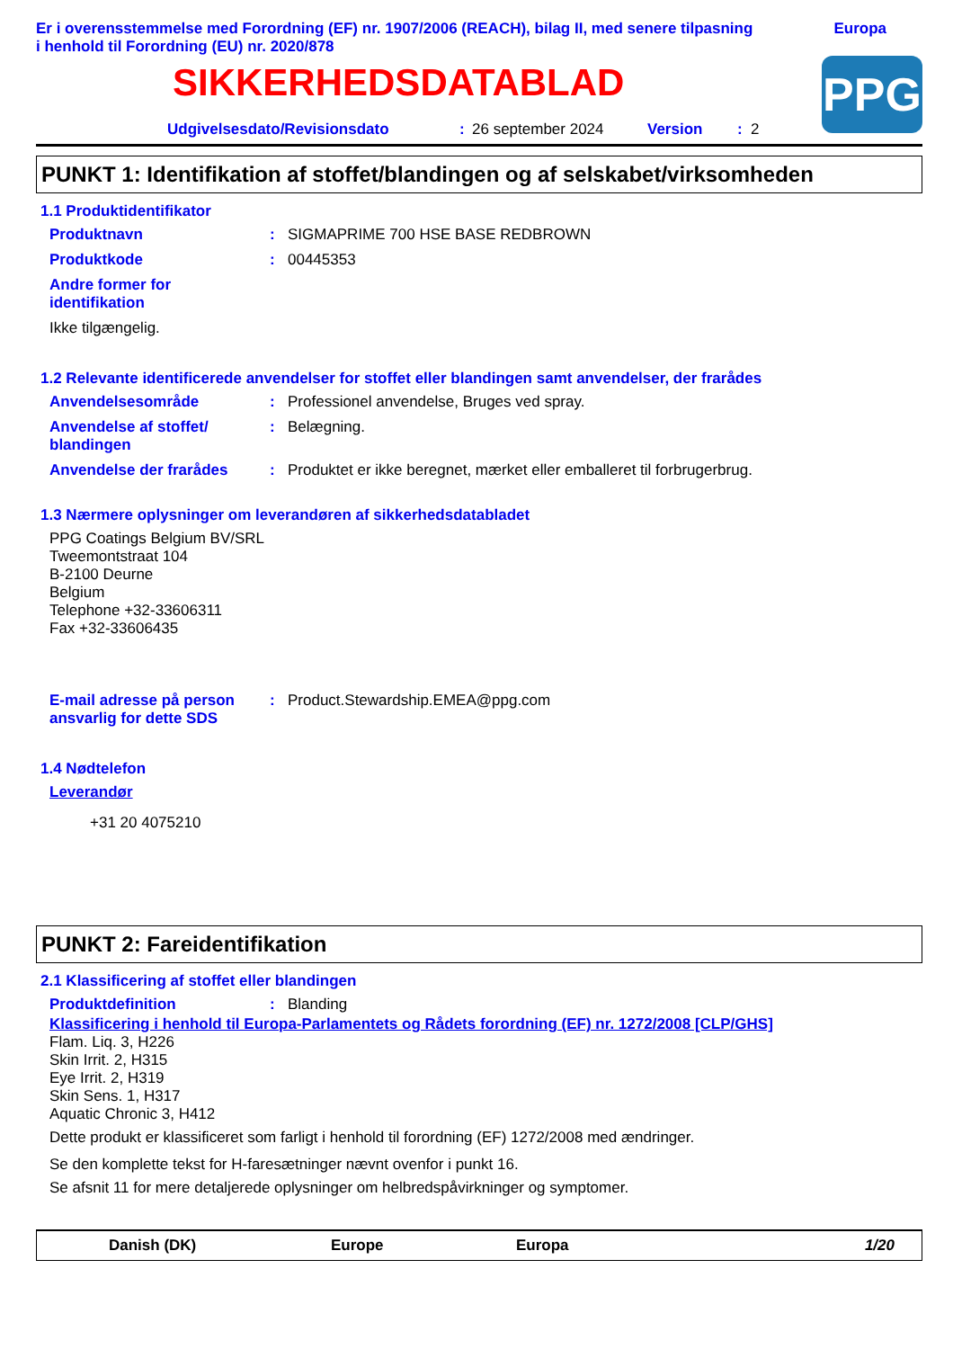Er i overensstemmelse med Forordning (EF) nr. 1907/2006 (REACH), bilag II, med senere tilpasning
i henhold til Forordning (EU) nr. 2020/878
Europa
SIKKERHEDSDATABLAD
PPG
Udgivelsesdato/Revisionsdato: 26 september 2024 Version: 2
PUNKT 1: Identifikation af stoffet/blandingen og af selskabet/virksomheden
1.1 Produktidentifikator
Produktnavn: SIGMAPRIME 700 HSE BASE REDBROWN
Produktkode: 00445353
Andre former for identifikation
Ikke tilgængelig.
1.2 Relevante identificerede anvendelser for stoffet eller blandingen samt anvendelser, der frarådes
Anvendelsesområde: Professionel anvendelse, Bruges ved spray.
Anvendelse af stoffet/
blandingen: Belægning.
Anvendelse der frarådes: Produktet er ikke beregnet, mærket eller emballeret til forbrugerbrug.
1.3 Nærmere oplysninger om leverandøren af sikkerhedsdatabladet
PPG Coatings Belgium BV/SRL
Tweemontstraat 104
B-2100 Deurne
Belgium
Telephone +32-33606311
Fax +32-33606435
E-mail adresse på person ansvarlig for dette SDS: Product.Stewardship.EMEA@ppg.com
1.4 Nødtelefon
Leverandør
+31 20 4075210
PUNKT 2: Fareidentifikation
2.1 Klassificering af stoffet eller blandingen
Produktdefinition: Blanding
Klassificering i henhold til Europa-Parlamentets og Rådets forordning (EF) nr. 1272/2008 [CLP/GHS]
Flam. Liq. 3, H226
Skin Irrit. 2, H315
Eye Irrit. 2, H319
Skin Sens. 1, H317
Aquatic Chronic 3, H412
Dette produkt er klassificeret som farligt i henhold til forordning (EF) 1272/2008 med ændringer.
Se den komplette tekst for H-faresætninger nævnt ovenfor i punkt 16.
Se afsnit 11 for mere detaljerede oplysninger om helbredspåvirkninger og symptomer.
Danish (DK) Europe Europa 1/20